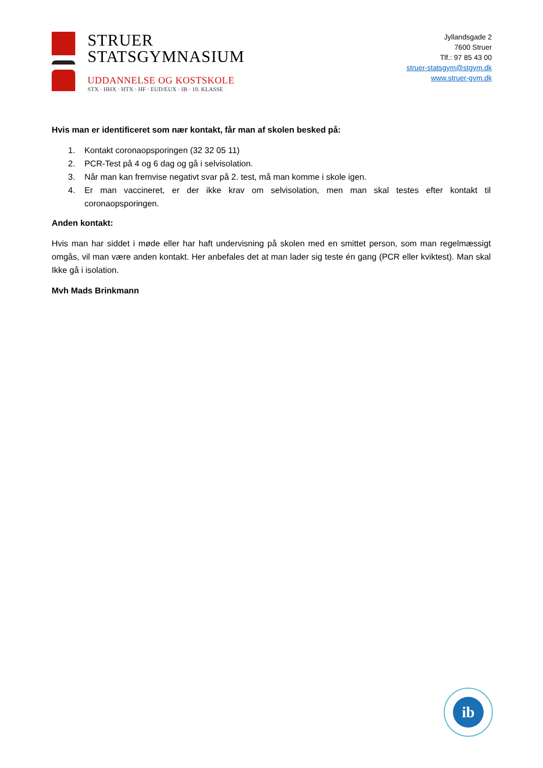STRUER
STATSGYMNASIUM
UDDANNELSE OG KOSTSKOLE
STX · HHX · HTX · HF · EUD/EUX · IB · 10. KLASSE
Jyllandsgade 2
7600 Struer
Tlf.: 97 85 43 00
struer-statsgym@stgym.dk
www.struer-gym.dk
Hvis man er identificeret som nær kontakt, får man af skolen besked på:
1. Kontakt coronaopsporingen (32 32 05 11)
2. PCR-Test på 4 og 6 dag og gå i selvisolation.
3. Når man kan fremvise negativt svar på 2. test, må man komme i skole igen.
4. Er man vaccineret, er der ikke krav om selvisolation, men man skal testes efter kontakt til coronaopsporingen.
Anden kontakt:
Hvis man har siddet i møde eller har haft undervisning på skolen med en smittet person, som man regelmæssigt omgås, vil man være anden kontakt. Her anbefales det at man lader sig teste én gang (PCR eller kviktest). Man skal Ikke gå i isolation.
Mvh Mads Brinkmann
ib